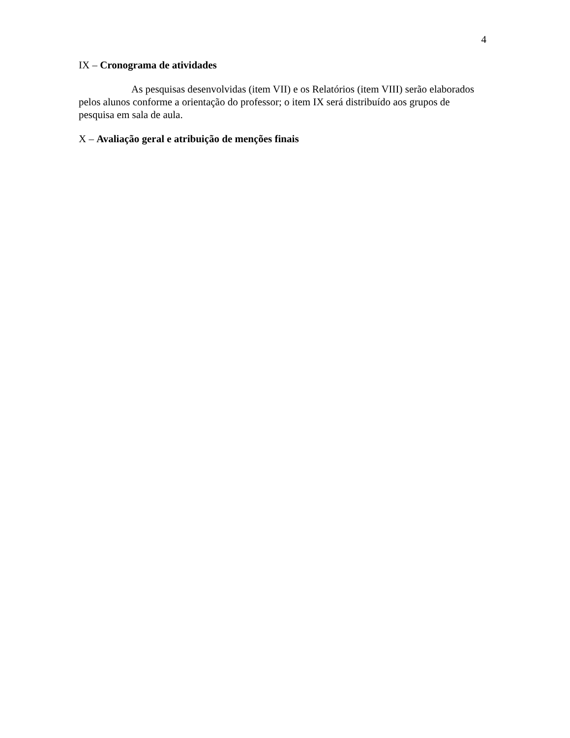4
IX – Cronograma de atividades
As pesquisas desenvolvidas (item VII) e os Relatórios (item VIII) serão elaborados pelos alunos conforme a orientação do professor; o item IX será distribuído aos grupos de pesquisa em sala de aula.
X – Avaliação geral e atribuição de menções finais